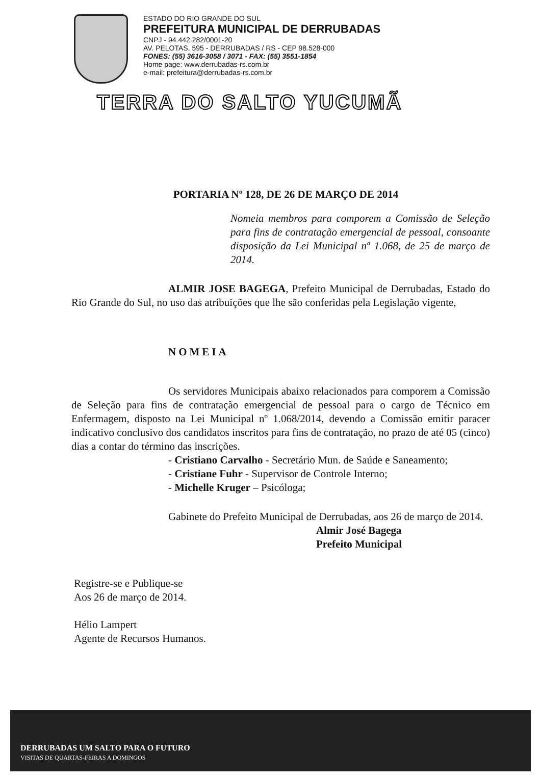ESTADO DO RIO GRANDE DO SUL
PREFEITURA MUNICIPAL DE DERRUBADAS
CNPJ - 94.442.282/0001-20
AV. PELOTAS, 595 - DERRUBADAS / RS - CEP 98.528-000
FONES: (55) 3616-3058 / 3071 - FAX: (55) 3551-1854
Home page: www.derrubadas-rs.com.br
e-mail: prefeitura@derrubadas-rs.com.br
TERRA DO SALTO YUCUMÃ
PORTARIA Nº 128, DE 26 DE MARÇO DE 2014
Nomeia membros para comporem a Comissão de Seleção para fins de contratação emergencial de pessoal, consoante disposição da Lei Municipal nº 1.068, de 25 de março de 2014.
ALMIR JOSE BAGEGA, Prefeito Municipal de Derrubadas, Estado do Rio Grande do Sul, no uso das atribuições que lhe são conferidas pela Legislação vigente,
NOMEIA
Os servidores Municipais abaixo relacionados para comporem a Comissão de Seleção para fins de contratação emergencial de pessoal para o cargo de Técnico em Enfermagem, disposto na Lei Municipal nº 1.068/2014, devendo a Comissão emitir paracer indicativo conclusivo dos candidatos inscritos para fins de contratação, no prazo de até 05 (cinco) dias a contar do término das inscrições.
- Cristiano Carvalho - Secretário Mun. de Saúde e Saneamento;
- Cristiane Fuhr - Supervisor de Controle Interno;
- Michelle Kruger – Psicóloga;
Gabinete do Prefeito Municipal de Derrubadas, aos 26 de março de 2014.
Almir José Bagega
Prefeito Municipal
Registre-se e Publique-se
Aos 26 de março de 2014.
Hélio Lampert
Agente de Recursos Humanos.
DERRUBADAS UM SALTO PARA O FUTURO
VISITAS DE QUARTAS-FEIRAS A DOMINGOS